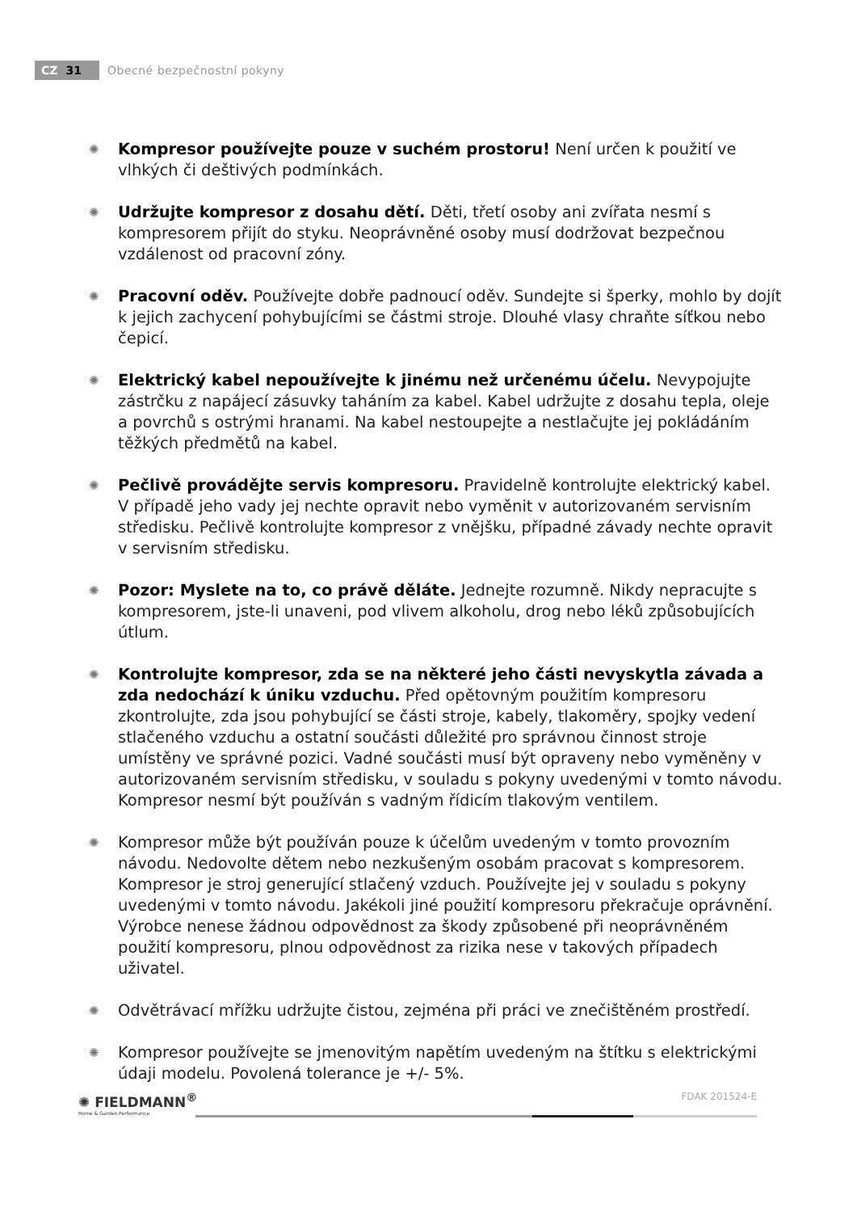CZ 31
Obecné bezpečnostní pokyny
Kompresor používejte pouze v suchém prostoru! Není určen k použití ve vlhkých či deštivých podmínkách.
Udržujte kompresor z dosahu dětí. Děti, třetí osoby ani zvířata nesmí s kompresorem přijít do styku. Neoprávněné osoby musí dodržovat bezpečnou vzdálenost od pracovní zóny.
Pracovní oděv. Používejte dobře padnoucí oděv. Sundejte si šperky, mohlo by dojít k jejich zachycení pohybujícími se částmi stroje. Dlouhé vlasy chraňte síťkou nebo čepicí.
Elektrický kabel nepoužívejte k jinému než určenému účelu. Nevypojujte zástrčku z napájecí zásuvky taháním za kabel. Kabel udržujte z dosahu tepla, oleje a povrchů s ostrými hranami. Na kabel nestoupejte a nestlačujte jej pokládáním těžkých předmětů na kabel.
Pečlivě provádějte servis kompresoru. Pravidelně kontrolujte elektrický kabel. V případě jeho vady jej nechte opravit nebo vyměnit v autorizovaném servisním středisku. Pečlivě kontrolujte kompresor z vnějšku, případné závady nechte opravit v servisním středisku.
Pozor: Myslete na to, co právě děláte. Jednejte rozumně. Nikdy nepracujte s kompresorem, jste-li unaveni, pod vlivem alkoholu, drog nebo léků způsobujících útlum.
Kontrolujte kompresor, zda se na některé jeho části nevyskytla závada a zda nedochází k úniku vzduchu. Před opětovným použitím kompresoru zkontrolujte, zda jsou pohybující se části stroje, kabely, tlakoměry, spojky vedení stlačeného vzduchu a ostatní součásti důležité pro správnou činnost stroje umístěny ve správné pozici. Vadné součásti musí být opraveny nebo vyměněny v autorizovaném servisním středisku, v souladu s pokyny uvedenými v tomto návodu. Kompresor nesmí být používán s vadným řídicím tlakovým ventilem.
Kompresor může být používán pouze k účelům uvedeným v tomto provozním návodu. Nedovolte dětem nebo nezkušeným osobám pracovat s kompresorem. Kompresor je stroj generující stlačený vzduch. Používejte jej v souladu s pokyny uvedenými v tomto návodu. Jakékoli jiné použití kompresoru překračuje oprávnění. Výrobce nenese žádnou odpovědnost za škody způsobené při neoprávněném použití kompresoru, plnou odpovědnost za rizika nese v takových případech uživatel.
Odvětrávací mřížku udržujte čistou, zejména při práci ve znečištěném prostředí.
Kompresor používejte se jmenovitým napětím uvedeným na štítku s elektrickými údaji modelu. Povolená tolerance je +/- 5%.
✺ FIELDMANN<sup>®</sup>
Home & Garden Performance
FDAK 201524-E